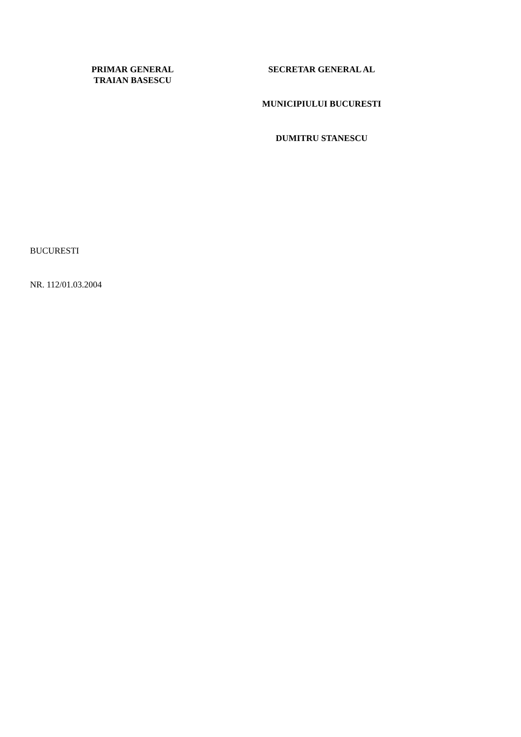PRIMAR GENERAL
TRAIAN BASESCU
SECRETAR GENERAL AL
MUNICIPIULUI BUCURESTI
DUMITRU STANESCU
BUCURESTI
NR. 112/01.03.2004